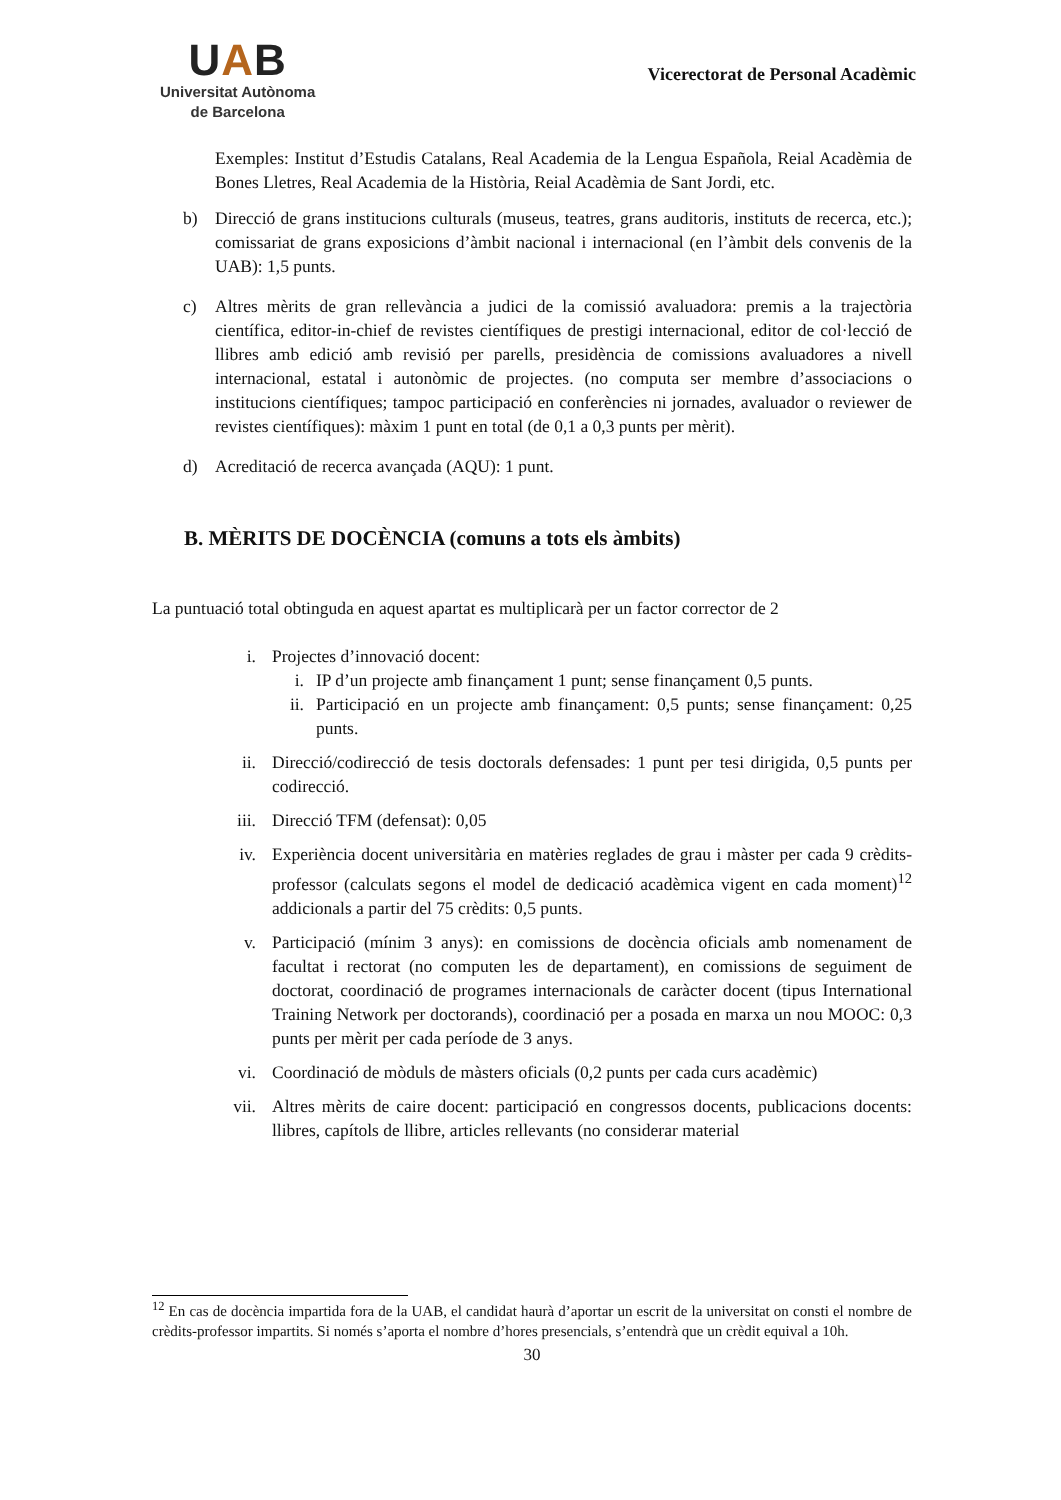UAB
Universitat Autònoma
de Barcelona
Vicerectorat de Personal Acadèmic
Exemples: Institut d’Estudis Catalans, Real Academia de la Lengua Española, Reial Acadèmia de Bones Lletres, Real Academia de la Història, Reial Acadèmia de Sant Jordi, etc.
b) Direcció de grans institucions culturals (museus, teatres, grans auditoris, instituts de recerca, etc.); comissariat de grans exposicions d’àmbit nacional i internacional (en l’àmbit dels convenis de la UAB): 1,5 punts.
c) Altres mèrits de gran rellevància a judici de la comissió avaluadora: premis a la trajectòria científica, editor-in-chief de revistes científiques de prestigi internacional, editor de col·lecció de llibres amb edició amb revisió per parells, presidència de comissions avaluadores a nivell internacional, estatal i autonòmic de projectes. (no computa ser membre d’associacions o institucions científiques; tampoc participació en conferències ni jornades, avaluador o reviewer de revistes científiques): màxim 1 punt en total (de 0,1 a 0,3 punts per mèrit).
d) Acreditació de recerca avançada (AQU): 1 punt.
B. MÈRITS DE DOCÈNCIA (comuns a tots els àmbits)
La puntuació total obtinguda en aquest apartat es multiplicarà per un factor corrector de 2
i. Projectes d’innovació docent:
i. IP d’un projecte amb finançament 1 punt; sense finançament 0,5 punts.
ii. Participació en un projecte amb finançament: 0,5 punts; sense finançament: 0,25 punts.
ii. Direcció/codirecció de tesis doctorals defensades: 1 punt per tesi dirigida, 0,5 punts per codirecció.
iii. Direcció TFM (defensat): 0,05
iv. Experiència docent universitària en matèries reglades de grau i màster per cada 9 crèdits-professor (calculats segons el model de dedicació acadèmica vigent en cada moment)<sup>12</sup> addicionals a partir del 75 crèdits: 0,5 punts.
v. Participació (mínim 3 anys): en comissions de docència oficials amb nomenament de facultat i rectorat (no computen les de departament), en comissions de seguiment de doctorat, coordinació de programes internacionals de caràcter docent (tipus International Training Network per doctorands), coordinació per a posada en marxa un nou MOOC: 0,3 punts per mèrit per cada període de 3 anys.
vi. Coordinació de mòduls de màsters oficials (0,2 punts per cada curs acadèmic)
vii. Altres mèrits de caire docent: participació en congressos docents, publicacions docents: llibres, capítols de llibre, articles rellevants (no considerar material
<sup>12</sup> En cas de docència impartida fora de la UAB, el candidat haurà d’aportar un escrit de la universitat on consti el nombre de crèdits-professor impartits. Si només s’aporta el nombre d’hores presencials, s’entendrà que un crèdit equival a 10h.
30